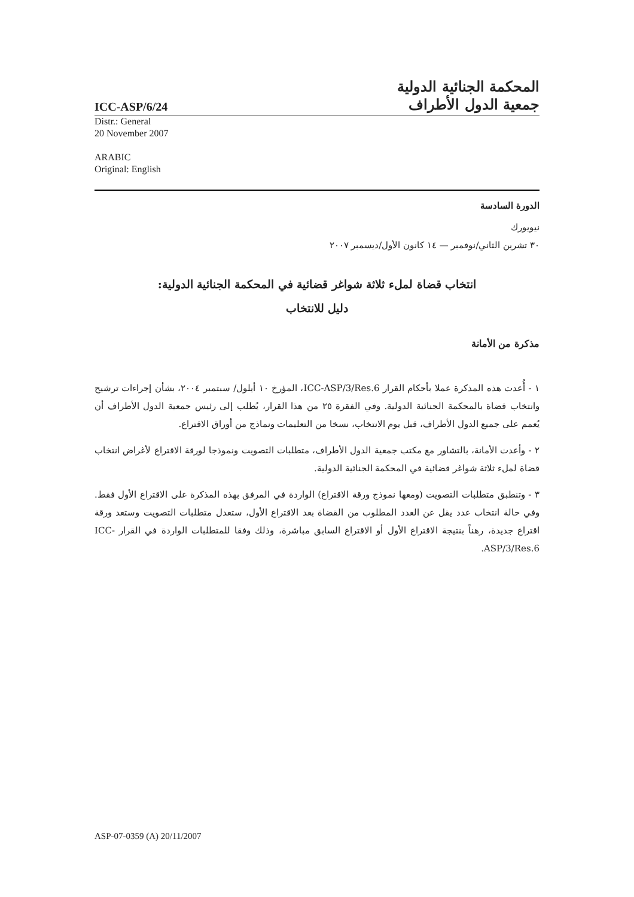ICC-ASP/6/24
المحكمة الجنائية الدولية
جمعية الدول الأطراف
Distr.: General
20 November 2007
ARABIC
Original: English
الدورة السادسة
نيويورك
٣٠ تشرين الثاني/نوفمبر — ١٤ كانون الأول/ديسمبر ٢٠٠٧
انتخاب قضاة لملء ثلاثة شواغر قضائية في المحكمة الجنائية الدولية:
دليل للانتخاب
مذكرة من الأمانة
١ - أُعدت هذه المذكرة عملا بأحكام القرار ICC-ASP/3/Res.6، المؤرخ ١٠ أيلول/ سبتمبر ٢٠٠٤، بشأن إجراءات ترشيح وانتخاب قضاة بالمحكمة الجنائية الدولية. وفي الفقرة ٢٥ من هذا القرار، يُطلب إلى رئيس جمعية الدول الأطراف أن يُعمم على جميع الدول الأطراف، قبل يوم الانتخاب، نسخا من التعليمات ونماذج من أوراق الاقتراع.
٢ - وأعدت الأمانة، بالتشاور مع مكتب جمعية الدول الأطراف، متطلبات التصويت ونموذجا لورقة الاقتراع لأغراض انتخاب قضاة لملء ثلاثة شواغر قضائية في المحكمة الجنائية الدولية.
٣ - وتنطبق متطلبات التصويت (ومعها نموذج ورقة الاقتراع) الواردة في المرفق بهذه المذكرة على الاقتراع الأول فقط. وفي حالة انتخاب عدد يقل عن العدد المطلوب من القضاة بعد الاقتراع الأول، ستعدل متطلبات التصويت وستعد ورقة اقتراع جديدة، رهناً بنتيجة الاقتراع الأول أو الاقتراع السابق مباشرة، وذلك وفقا للمتطلبات الواردة في القرار ICC-ASP/3/Res.6.
ASP-07-0359 (A) 20/11/2007